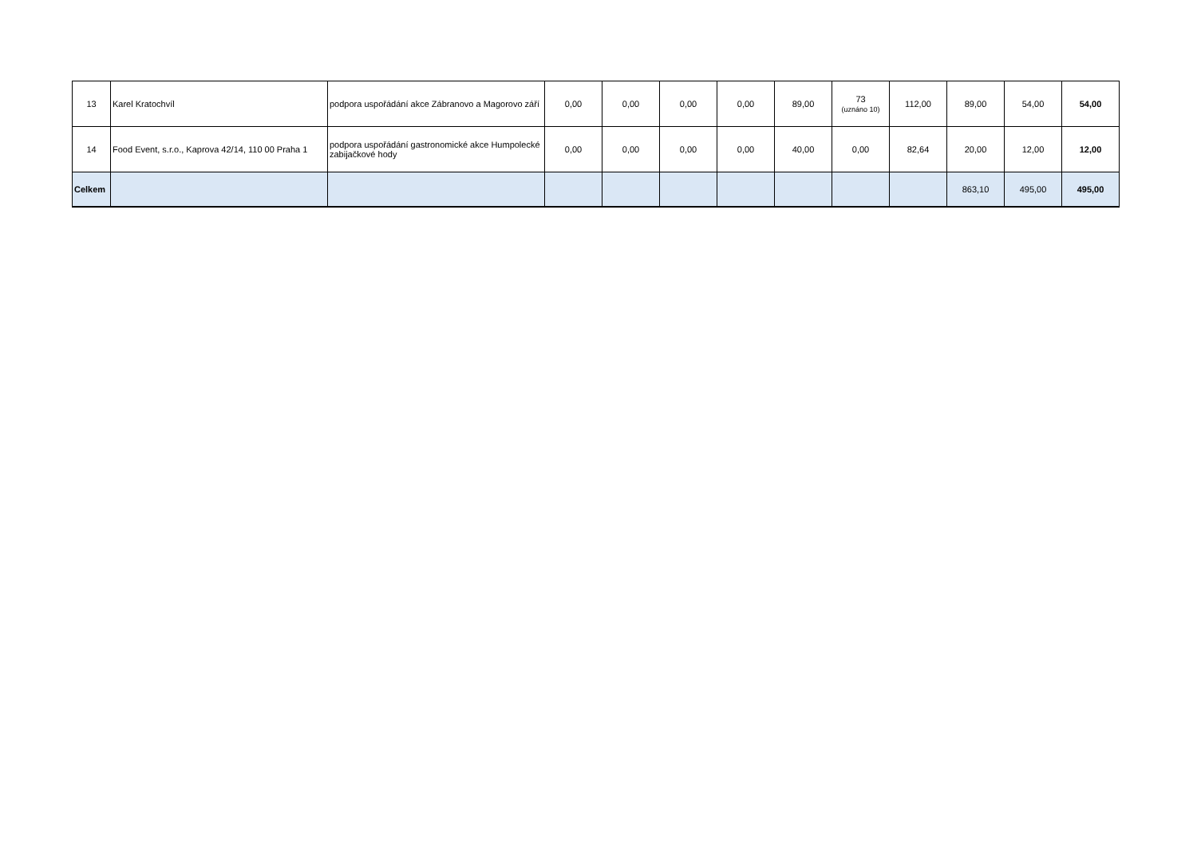| 13 | Karel Kratochvíl | podpora uspořádání akce Zábranovo a Magorovo září | 0,00 | 0,00 | 0,00 | 0,00 | 89,00 | 73 (uznáno 10) | 112,00 | 89,00 | 54,00 | 54,00 |
| 14 | Food Event, s.r.o., Kaprova 42/14, 110 00 Praha 1 | podpora uspořádání gastronomické akce Humpolecké zabijačkové hody | 0,00 | 0,00 | 0,00 | 0,00 | 40,00 | 0,00 | 82,64 | 20,00 | 12,00 | 12,00 |
| Celkem | | | | | | | | | | 863,10 | 495,00 | 495,00 |